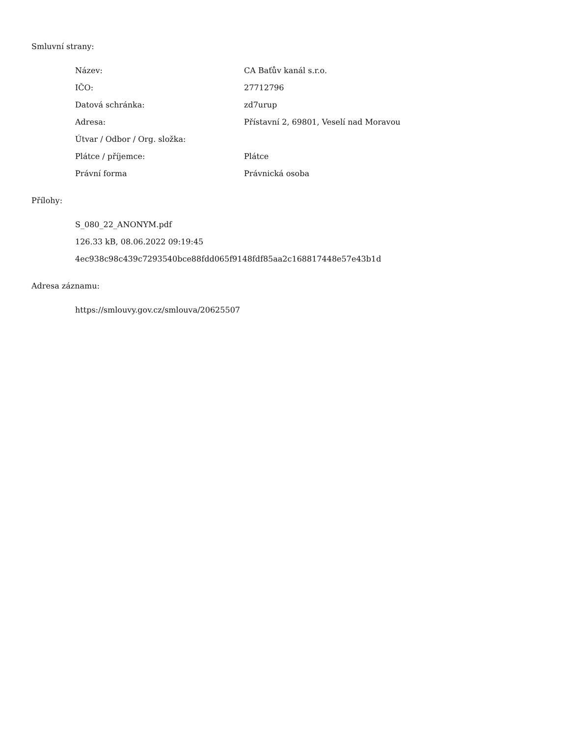Smluvní strany:
| Název: | CA Baťův kanál s.r.o. |
| IČO: | 27712796 |
| Datová schránka: | zd7urup |
| Adresa: | Přístavní 2, 69801, Veselí nad Moravou |
| Útvar / Odbor / Org. složka: | |
| Plátce / příjemce: | Plátce |
| Právní forma | Právnická osoba |
Přílohy:
S_080_22_ANONYM.pdf
126.33 kB, 08.06.2022 09:19:45
4ec938c98c439c7293540bce88fdd065f9148fdf85aa2c168817448e57e43b1d
Adresa záznamu:
https://smlouvy.gov.cz/smlouva/20625507